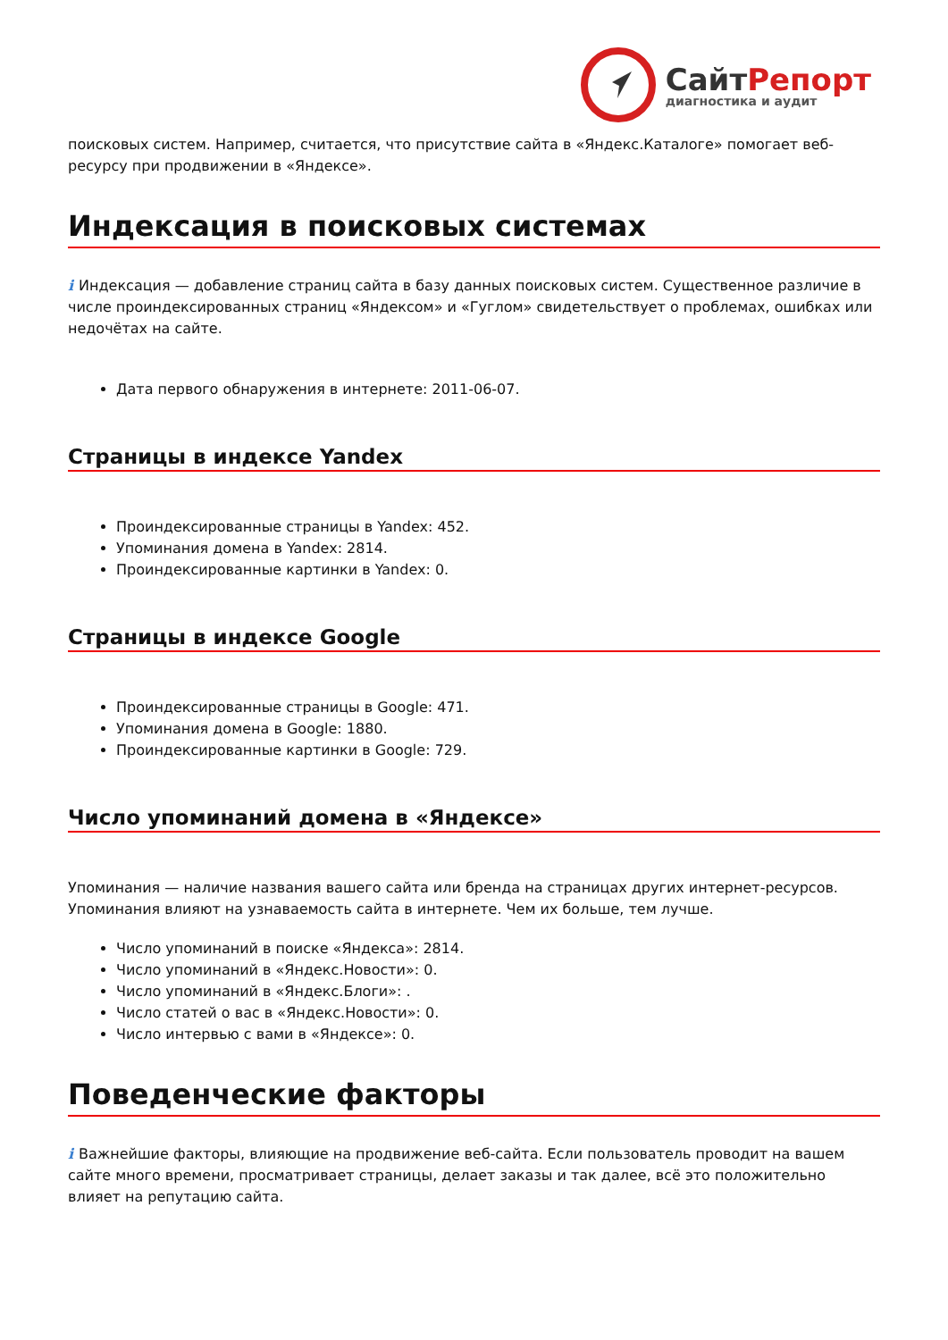СайтРепорт
диагностика и аудит
поисковых систем. Например, считается, что присутствие сайта в «Яндекс.Каталоге» помогает веб-ресурсу при продвижении в «Яндексе».
Индексация в поисковых системах
i Индексация — добавление страниц сайта в базу данных поисковых систем. Существенное различие в числе проиндексированных страниц «Яндексом» и «Гуглом» свидетельствует о проблемах, ошибках или недочётах на сайте.
Дата первого обнаружения в интернете: 2011-06-07.
Страницы в индексе Yandex
Проиндексированные страницы в Yandex: 452.
Упоминания домена в Yandex: 2814.
Проиндексированные картинки в Yandex: 0.
Страницы в индексе Google
Проиндексированные страницы в Google: 471.
Упоминания домена в Google: 1880.
Проиндексированные картинки в Google: 729.
Число упоминаний домена в «Яндексе»
Упоминания — наличие названия вашего сайта или бренда на страницах других интернет-ресурсов. Упоминания влияют на узнаваемость сайта в интернете. Чем их больше, тем лучше.
Число упоминаний в поиске «Яндекса»: 2814.
Число упоминаний в «Яндекс.Новости»: 0.
Число упоминаний в «Яндекс.Блоги»: .
Число статей о вас в «Яндекс.Новости»: 0.
Число интервью с вами в «Яндексе»: 0.
Поведенческие факторы
i Важнейшие факторы, влияющие на продвижение веб-сайта. Если пользователь проводит на вашем сайте много времени, просматривает страницы, делает заказы и так далее, всё это положительно влияет на репутацию сайта.